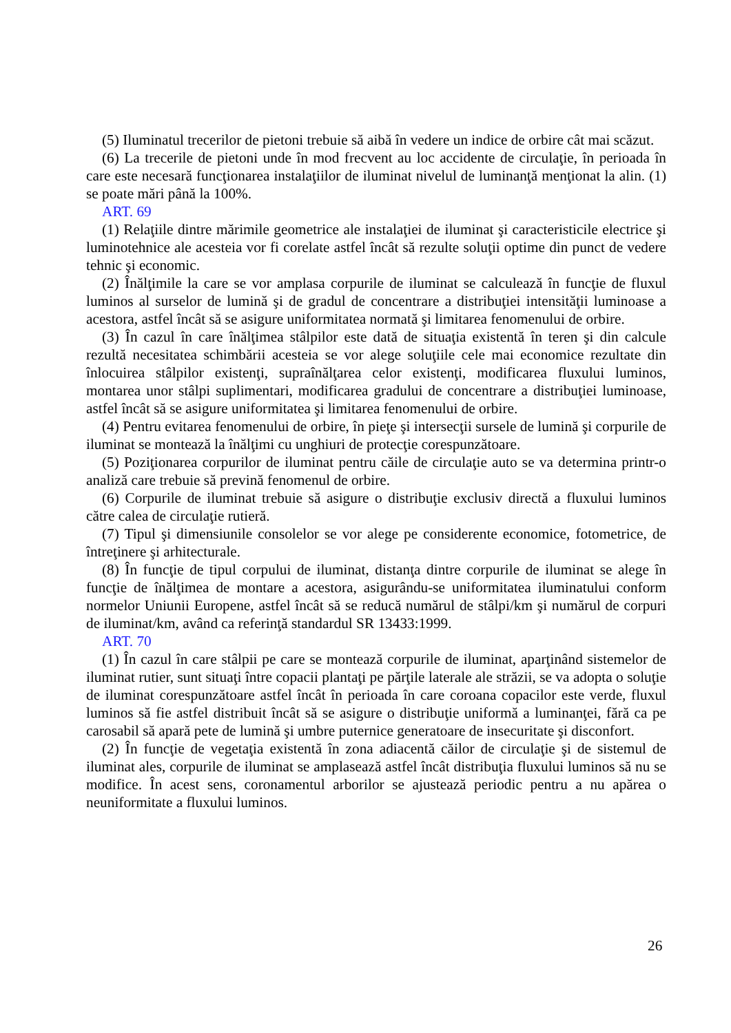(5) Iluminatul trecerilor de pietoni trebuie să aibă în vedere un indice de orbire cât mai scăzut.
(6) La trecerile de pietoni unde în mod frecvent au loc accidente de circulaţie, în perioada în care este necesară funcţionarea instalaţiilor de iluminat nivelul de luminanţă menţionat la alin. (1) se poate mări până la 100%.
ART. 69
(1) Relaţiile dintre mărimile geometrice ale instalaţiei de iluminat şi caracteristicile electrice şi luminotehnice ale acesteia vor fi corelate astfel încât să rezulte soluţii optime din punct de vedere tehnic şi economic.
(2) Înălţimile la care se vor amplasa corpurile de iluminat se calculează în funcţie de fluxul luminos al surselor de lumină şi de gradul de concentrare a distribuţiei intensităţii luminoase a acestora, astfel încât să se asigure uniformitatea normată şi limitarea fenomenului de orbire.
(3) În cazul în care înălţimea stâlpilor este dată de situaţia existentă în teren şi din calcule rezultă necesitatea schimbării acesteia se vor alege soluţiile cele mai economice rezultate din înlocuirea stâlpilor existenţi, supraînălţarea celor existenţi, modificarea fluxului luminos, montarea unor stâlpi suplimentari, modificarea gradului de concentrare a distribuţiei luminoase, astfel încât să se asigure uniformitatea şi limitarea fenomenului de orbire.
(4) Pentru evitarea fenomenului de orbire, în pieţe şi intersecţii sursele de lumină şi corpurile de iluminat se montează la înălţimi cu unghiuri de protecţie corespunzătoare.
(5) Poziţionarea corpurilor de iluminat pentru căile de circulaţie auto se va determina printr-o analiză care trebuie să prevină fenomenul de orbire.
(6) Corpurile de iluminat trebuie să asigure o distribuţie exclusiv directă a fluxului luminos către calea de circulaţie rutieră.
(7) Tipul şi dimensiunile consolelor se vor alege pe considerente economice, fotometrice, de întreţinere şi arhitecturale.
(8) În funcţie de tipul corpului de iluminat, distanţa dintre corpurile de iluminat se alege în funcţie de înălţimea de montare a acestora, asigurându-se uniformitatea iluminatului conform normelor Uniunii Europene, astfel încât să se reducă numărul de stâlpi/km şi numărul de corpuri de iluminat/km, având ca referinţă standardul SR 13433:1999.
ART. 70
(1) În cazul în care stâlpii pe care se montează corpurile de iluminat, aparţinând sistemelor de iluminat rutier, sunt situaţi între copacii plantaţi pe părţile laterale ale străzii, se va adopta o soluţie de iluminat corespunzătoare astfel încât în perioada în care coroana copacilor este verde, fluxul luminos să fie astfel distribuit încât să se asigure o distribuţie uniformă a luminanţei, fără ca pe carosabil să apară pete de lumină şi umbre puternice generatoare de insecuritate şi disconfort.
(2) În funcţie de vegetaţia existentă în zona adiacentă căilor de circulaţie şi de sistemul de iluminat ales, corpurile de iluminat se amplasează astfel încât distribuţia fluxului luminos să nu se modifice. În acest sens, coronamentul arborilor se ajustează periodic pentru a nu apărea o neuniformitate a fluxului luminos.
26